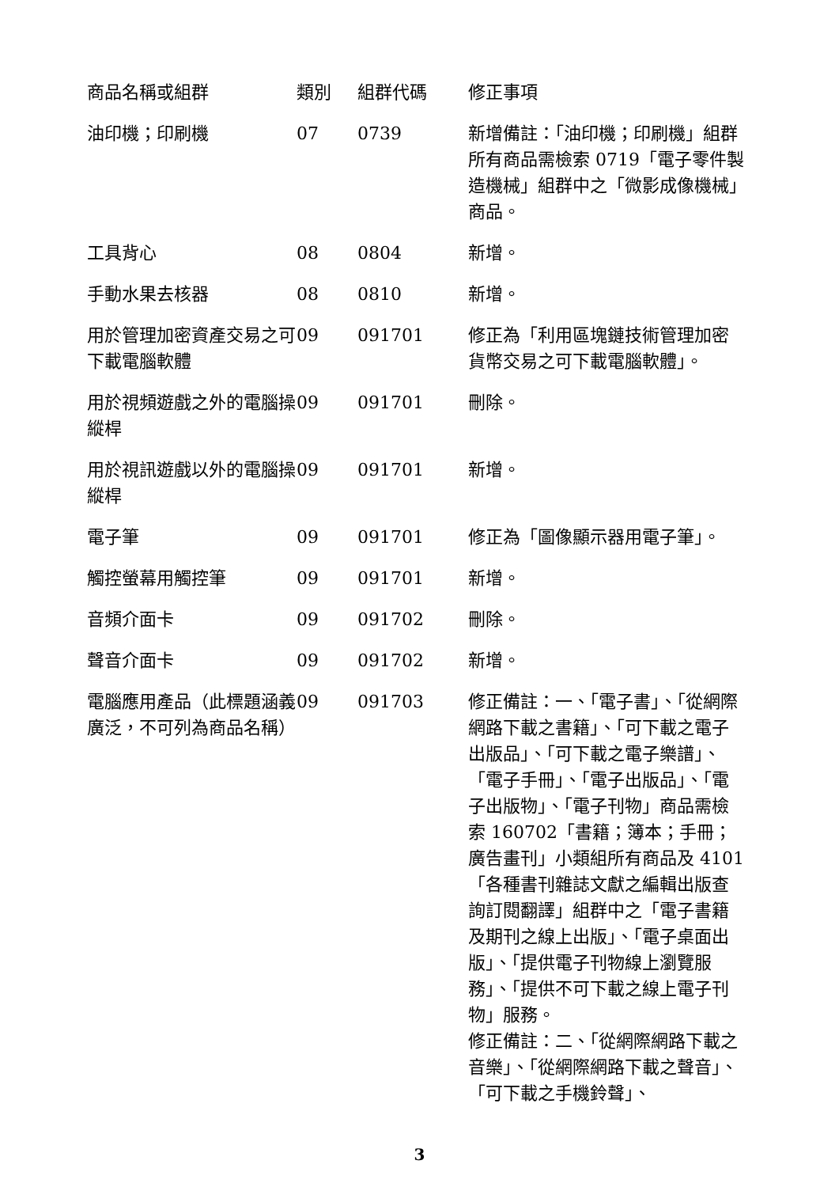| 商品名稱或組群 | 類別 | 組群代碼 | 修正事項 |
| --- | --- | --- | --- |
| 油印機；印刷機 | 07 | 0739 | 新增備註：「油印機；印刷機」組群所有商品需檢索 0719「電子零件製造機械」組群中之「微影成像機械」商品。 |
| 工具背心 | 08 | 0804 | 新增。 |
| 手動水果去核器 | 08 | 0810 | 新增。 |
| 用於管理加密資產交易之可下載電腦軟體 | 09 | 091701 | 修正為「利用區塊鏈技術管理加密貨幣交易之可下載電腦軟體」。 |
| 用於視頻遊戲之外的電腦操縱桿 | 09 | 091701 | 刪除。 |
| 用於視訊遊戲以外的電腦操縱桿 | 09 | 091701 | 新增。 |
| 電子筆 | 09 | 091701 | 修正為「圖像顯示器用電子筆」。 |
| 觸控螢幕用觸控筆 | 09 | 091701 | 新增。 |
| 音頻介面卡 | 09 | 091702 | 刪除。 |
| 聲音介面卡 | 09 | 091702 | 新增。 |
| 電腦應用產品（此標題涵義廣泛，不可列為商品名稱） | 09 | 091703 | 修正備註：一、「電子書」、「從網際網路下載之書籍」、「可下載之電子出版品」、「可下載之電子樂譜」、「電子手冊」、「電子出版品」、「電子出版物」、「電子刊物」商品需檢索 160702「書籍；簿本；手冊；廣告畫刊」小類組所有商品及 4101「各種書刊雜誌文獻之編輯出版查詢訂閱翻譯」組群中之「電子書籍及期刊之線上出版」、「電子桌面出版」、「提供電子刊物線上瀏覽服務」、「提供不可下載之線上電子刊物」服務。 修正備註：二、「從網際網路下載之音樂」、「從網際網路下載之聲音」、「可下載之手機鈴聲」、 |
3